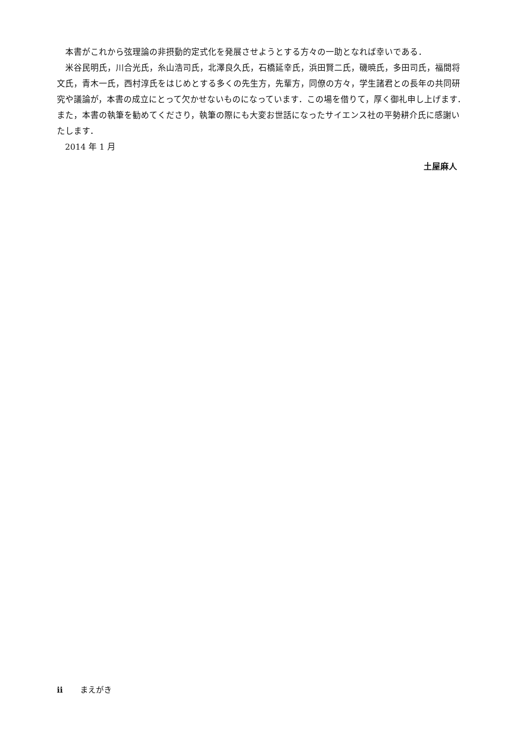本書がこれから弦理論の非摂動的定式化を発展させようとする方々の一助となれば幸いである．
米谷民明氏，川合光氏，糸山浩司氏，北澤良久氏，石橋延幸氏，浜田賢二氏，磯暁氏，多田司氏，福間将文氏，青木一氏，西村淳氏をはじめとする多くの先生方，先輩方，同僚の方々，学生諸君との長年の共同研究や議論が，本書の成立にとって欠かせないものになっています．この場を借りて，厚く御礼申し上げます．また，本書の執筆を勧めてくださり，執筆の際にも大変お世話になったサイエンス社の平勢耕介氏に感謝いたします．
2014 年 1 月
土屋麻人
ii まえがき